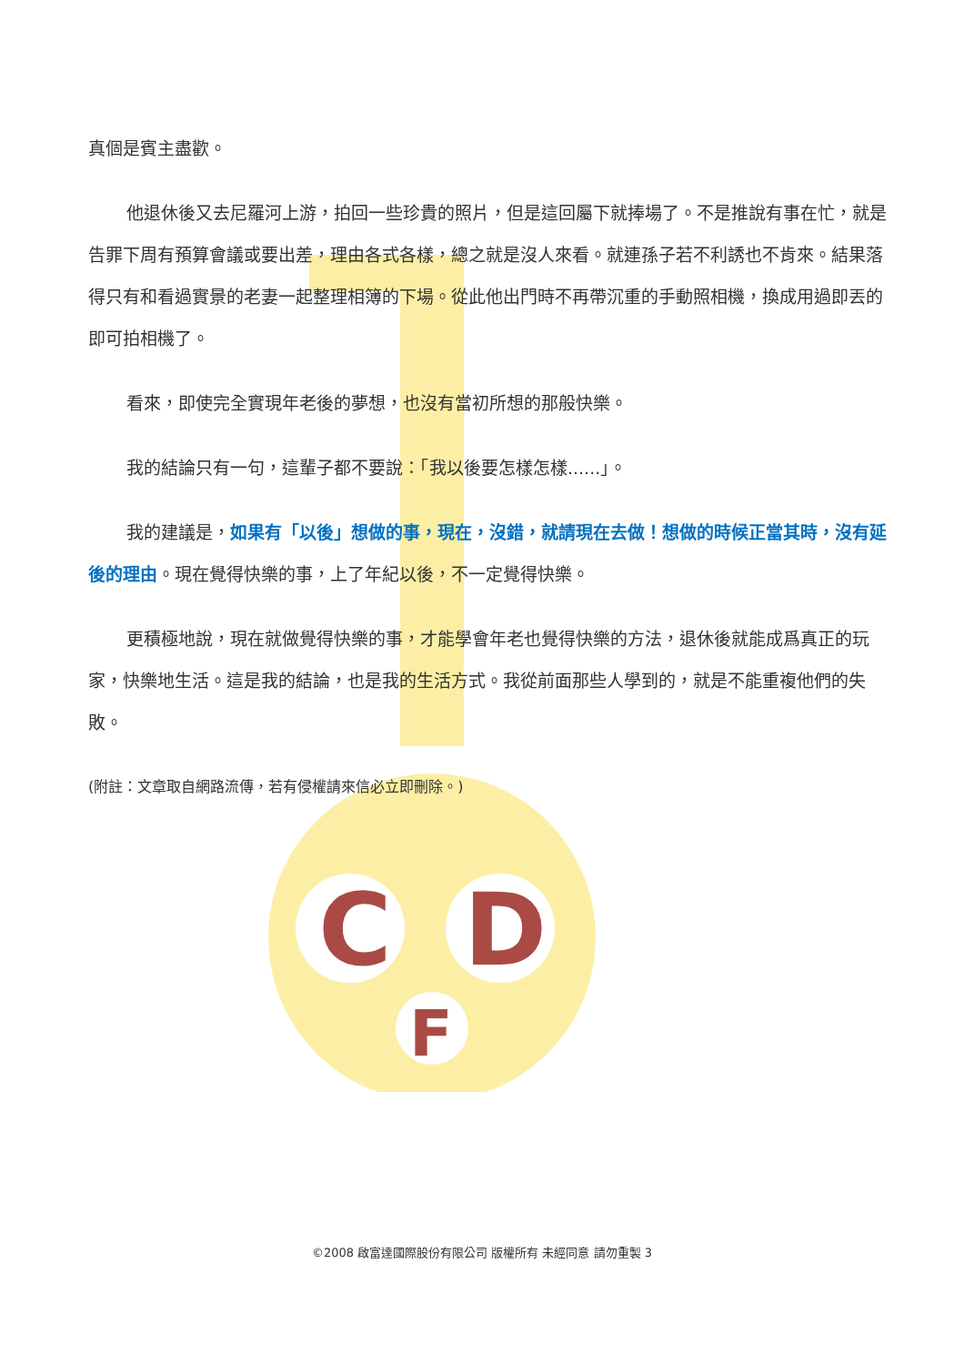C
D
F
真個是賓主盡歡。
他退休後又去尼羅河上游，拍回一些珍貴的照片，但是這回屬下就捧場了。不是推說有事在忙，就是告罪下周有預算會議或要出差，理由各式各樣，總之就是沒人來看。就連孫子若不利誘也不肯來。結果落得只有和看過實景的老妻一起整理相簿的下場。從此他出門時不再帶沉重的手動照相機，換成用過即丟的即可拍相機了。
看來，即使完全實現年老後的夢想，也沒有當初所想的那般快樂。
我的結論只有一句，這輩子都不要說：「我以後要怎樣怎樣......」。
我的建議是，如果有「以後」想做的事，現在，沒錯，就請現在去做！想做的時候正當其時，沒有延後的理由。現在覺得快樂的事，上了年紀以後，不一定覺得快樂。
更積極地說，現在就做覺得快樂的事，才能學會年老也覺得快樂的方法，退休後就能成爲真正的玩家，快樂地生活。這是我的結論，也是我的生活方式。我從前面那些人學到的，就是不能重複他們的失敗。
(附註：文章取自網路流傳，若有侵權請來信必立即刪除。)
©2008 啟富達國際股份有限公司 版權所有 未經同意 請勿重製 3